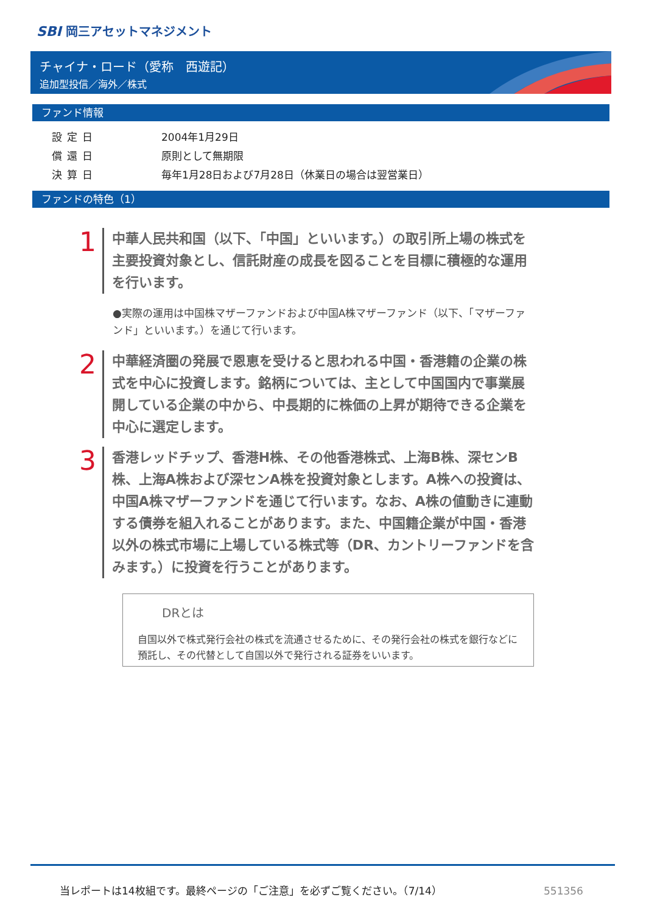SBI 岡三アセットマネジメント
チャイナ・ロード（愛称　西遊記）
追加型投信／海外／株式
ファンド情報
| 設定日 | 2004年1月29日 |
| 償還日 | 原則として無期限 |
| 決算日 | 毎年1月28日および7月28日（休業日の場合は翌営業日） |
ファンドの特色（1）
1
中華人民共和国（以下、「中国」といいます。）の取引所上場の株式を主要投資対象とし、信託財産の成長を図ることを目標に積極的な運用を行います。
●実際の運用は中国株マザーファンドおよび中国A株マザーファンド（以下、「マザーファンド」といいます。）を通じて行います。
2
中華経済圏の発展で恩恵を受けると思われる中国・香港籍の企業の株式を中心に投資します。銘柄については、主として中国国内で事業展開している企業の中から、中長期的に株価の上昇が期待できる企業を中心に選定します。
3
香港レッドチップ、香港H株、その他香港株式、上海B株、深センB株、上海A株および深センA株を投資対象とします。A株への投資は、中国A株マザーファンドを通じて行います。なお、A株の値動きに連動する債券を組入れることがあります。また、中国籍企業が中国・香港以外の株式市場に上場している株式等（DR、カントリーファンドを含みます。）に投資を行うことがあります。
DRとは
自国以外で株式発行会社の株式を流通させるために、その発行会社の株式を銀行などに預託し、その代替として自国以外で発行される証券をいいます。
当レポートは14枚組です。最終ページの「ご注意」を必ずご覧ください。（7/14）
551356